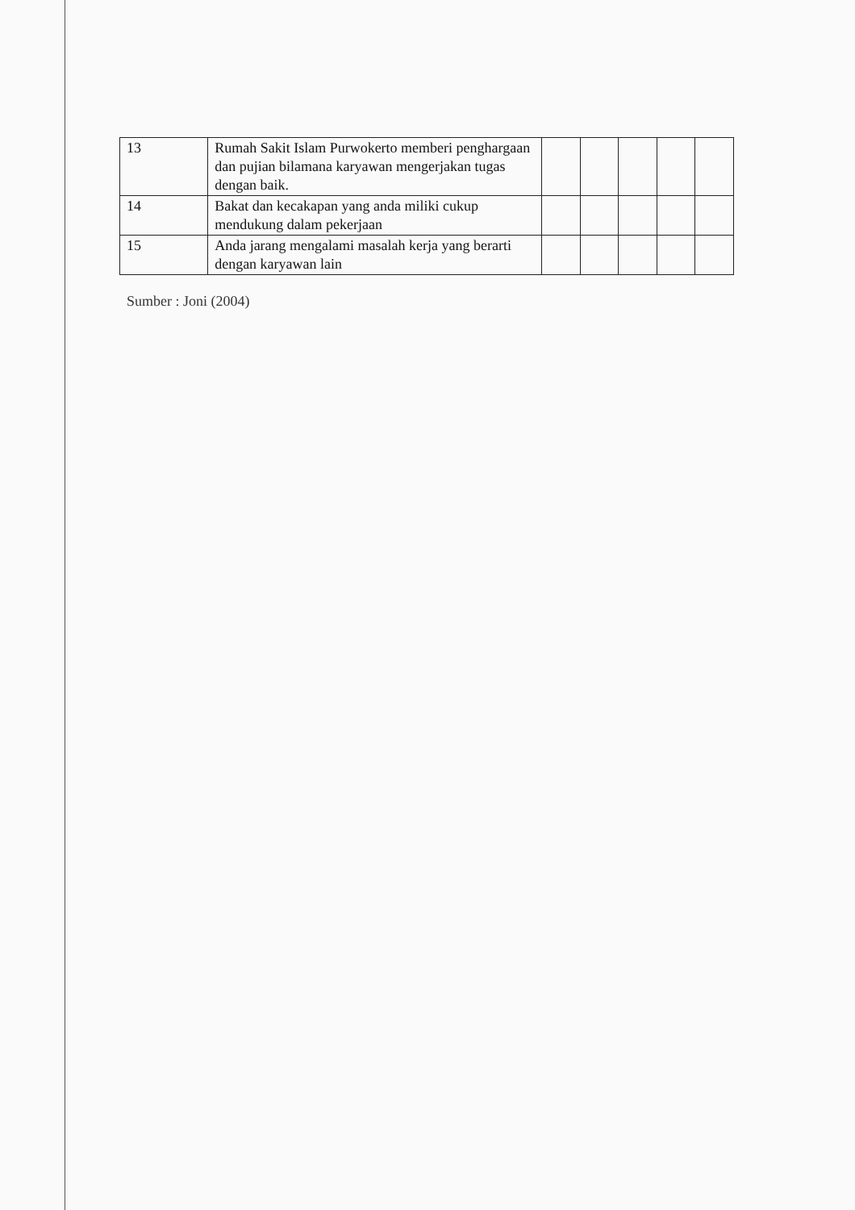| 13 | Rumah Sakit Islam Purwokerto memberi penghargaan dan pujian bilamana karyawan mengerjakan tugas dengan baik. | | | | | |
| 14 | Bakat dan kecakapan yang anda miliki cukup mendukung dalam pekerjaan | | | | | |
| 15 | Anda jarang mengalami masalah kerja yang berarti dengan karyawan lain | | | | | |
Sumber : Joni (2004)